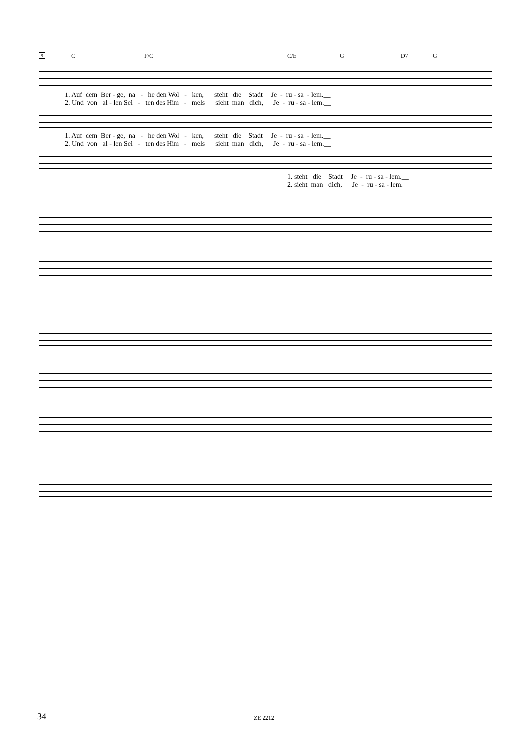9 C F/C C/E G D7 G
1. Auf dem Ber - ge, na - he den Wol - ken, steht die Stadt Je - ru - sa - lem.__ 2. Und von al - len Sei - ten des Him - mels sieht man dich, Je - ru - sa - lem.__
1. Auf dem Ber - ge, na - he den Wol - ken, steht die Stadt Je - ru - sa - lem.__ 2. Und von al - len Sei - ten des Him - mels sieht man dich, Je - ru - sa - lem.__
1. steht die Stadt Je - ru - sa - lem.__ 2. sieht man dich, Je - ru - sa - lem.__
34 ZE 2212